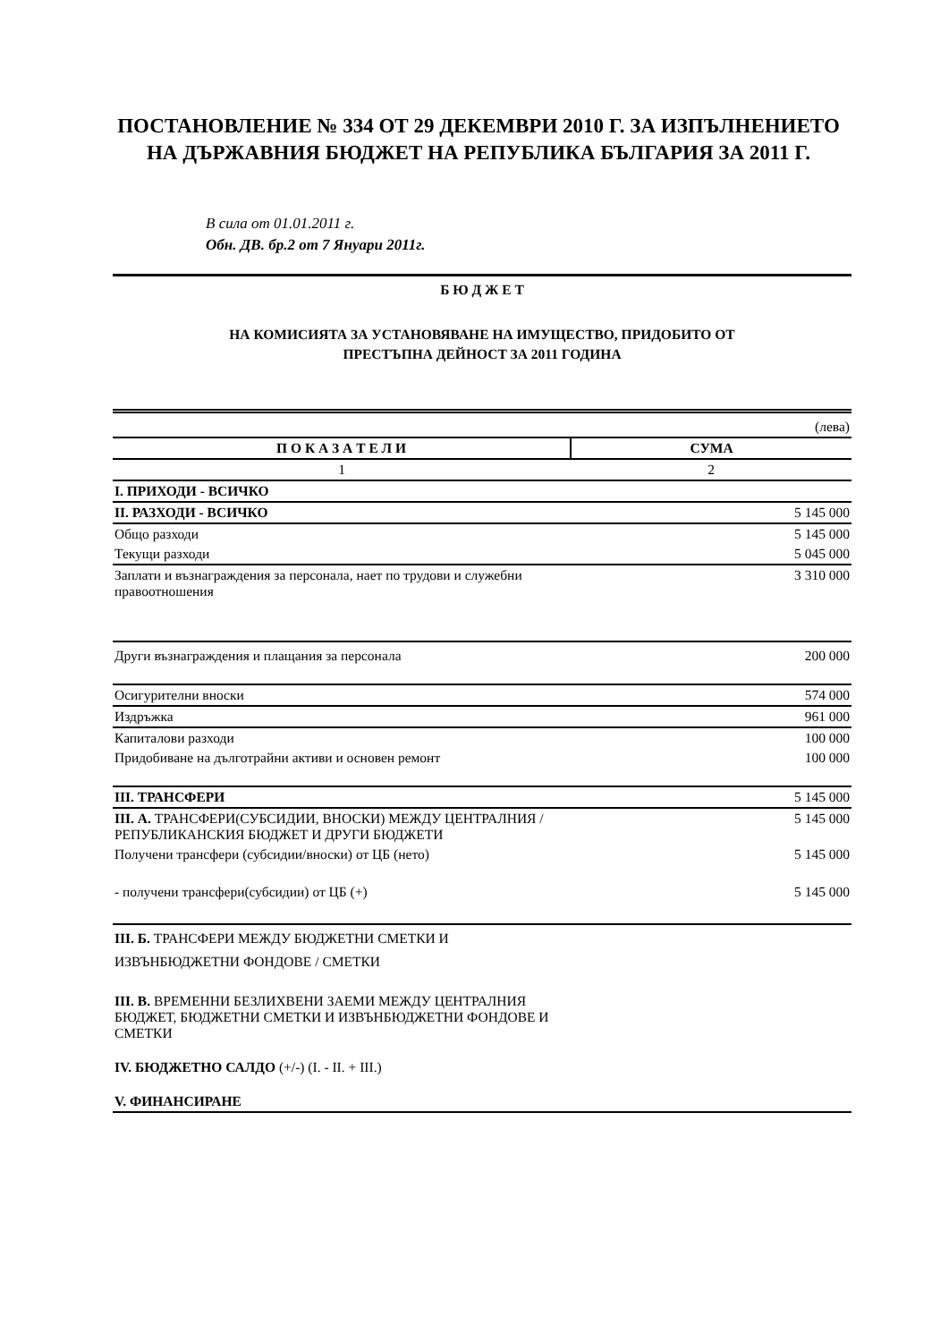ПОСТАНОВЛЕНИЕ № 334 ОТ 29 ДЕКЕМВРИ 2010 Г. ЗА ИЗПЪЛНЕНИЕТО НА ДЪРЖАВНИЯ БЮДЖЕТ НА РЕПУБЛИКА БЪЛГАРИЯ ЗА 2011 Г.
В сила от 01.01.2011 г.
Обн. ДВ. бр.2 от 7 Януари 2011г.
Б Ю Д Ж Е Т
НА КОМИСИЯТА ЗА УСТАНОВЯВАНЕ НА ИМУЩЕСТВО, ПРИДОБИТО ОТ
ПРЕСТЪПНА ДЕЙНОСТ ЗА 2011 ГОДИНА
| | (лева) |
| П О К А З А Т Е Л И | СУМА |
| 1 | 2 |
| I. ПРИХОДИ - ВСИЧКО | |
| II. РАЗХОДИ - ВСИЧКО | 5 145 000 |
| Общо разходи | 5 145 000 |
| Текущи разходи | 5 045 000 |
| Заплати и възнаграждения за персонала, нает по трудови и служебни правоотношения | 3 310 000 |
| Други възнаграждения и плащания за персонала | 200 000 |
| Осигурителни вноски | 574 000 |
| Издръжка | 961 000 |
| Капиталови разходи | 100 000 |
| Придобиване на дълготрайни активи и основен ремонт | 100 000 |
| III. ТРАНСФЕРИ | 5 145 000 |
| III. А. ТРАНСФЕРИ(СУБСИДИИ, ВНОСКИ) МЕЖДУ ЦЕНТРАЛНИЯ / РЕПУБЛИКАНСКИЯ БЮДЖЕТ И ДРУГИ БЮДЖЕТИ | 5 145 000 |
| Получени трансфери (субсидии/вноски) от ЦБ (нето) | 5 145 000 |
| - получени трансфери(субсидии) от ЦБ (+) | 5 145 000 |
| III. Б. ТРАНСФЕРИ МЕЖДУ БЮДЖЕТНИ СМЕТКИ И ИЗВЪНБЮДЖЕТНИ ФОНДОВЕ / СМЕТКИ | |
| III. В. ВРЕМЕННИ БЕЗЛИХВЕНИ ЗАЕМИ МЕЖДУ ЦЕНТРАЛНИЯ БЮДЖЕТ, БЮДЖЕТНИ СМЕТКИ И ИЗВЪНБЮДЖЕТНИ ФОНДОВЕ И СМЕТКИ | |
| IV. БЮДЖЕТНО САЛДО (+/-) (I. - II. + III.) | |
| V. ФИНАНСИРАНЕ | |